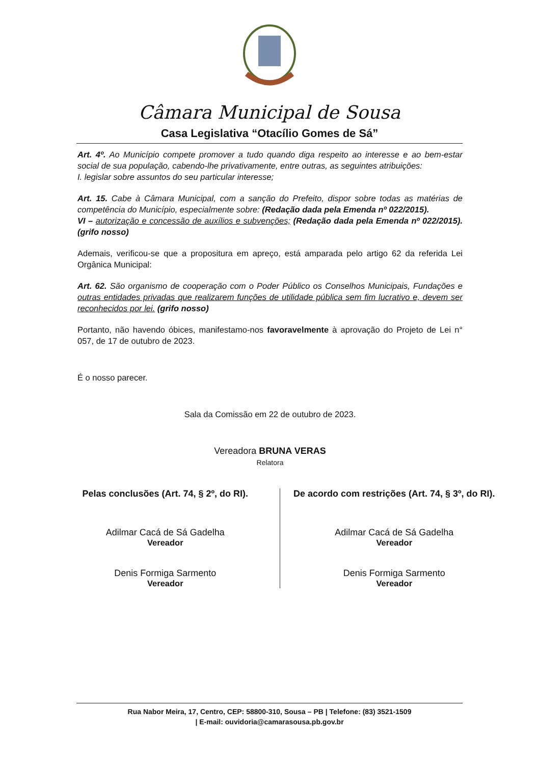Câmara Municipal de Sousa
Casa Legislativa “Otacílio Gomes de Sá”
Art. 4º. Ao Município compete promover a tudo quando diga respeito ao interesse e ao bem-estar social de sua população, cabendo-lhe privativamente, entre outras, as seguintes atribuições:
I. legislar sobre assuntos do seu particular interesse;
Art. 15. Cabe à Câmara Municipal, com a sanção do Prefeito, dispor sobre todas as matérias de competência do Município, especialmente sobre: (Redação dada pela Emenda nº 022/2015).
VI – autorização e concessão de auxílios e subvenções; (Redação dada pela Emenda nº 022/2015). (grifo nosso)
Ademais, verificou-se que a propositura em apreço, está amparada pelo artigo 62 da referida Lei Orgânica Municipal:
Art. 62. São organismo de cooperação com o Poder Público os Conselhos Municipais, Fundações e outras entidades privadas que realizarem funções de utilidade pública sem fim lucrativo e, devem ser reconhecidos por lei. (grifo nosso)
Portanto, não havendo óbices, manifestamo-nos favoravelmente à aprovação do Projeto de Lei n° 057, de 17 de outubro de 2023.
É o nosso parecer.
Sala da Comissão em 22 de outubro de 2023.
Vereadora BRUNA VERAS
Relatora
Pelas conclusões (Art. 74, § 2º, do RI).
Adilmar Cacá de Sá Gadelha
Vereador
Denis Formiga Sarmento
Vereador
De acordo com restrições (Art. 74, § 3º, do RI).
Adilmar Cacá de Sá Gadelha
Vereador
Denis Formiga Sarmento
Vereador
Rua Nabor Meira, 17, Centro, CEP: 58800-310, Sousa – PB | Telefone: (83) 3521-1509
| E-mail: ouvidoria@camarasousa.pb.gov.br